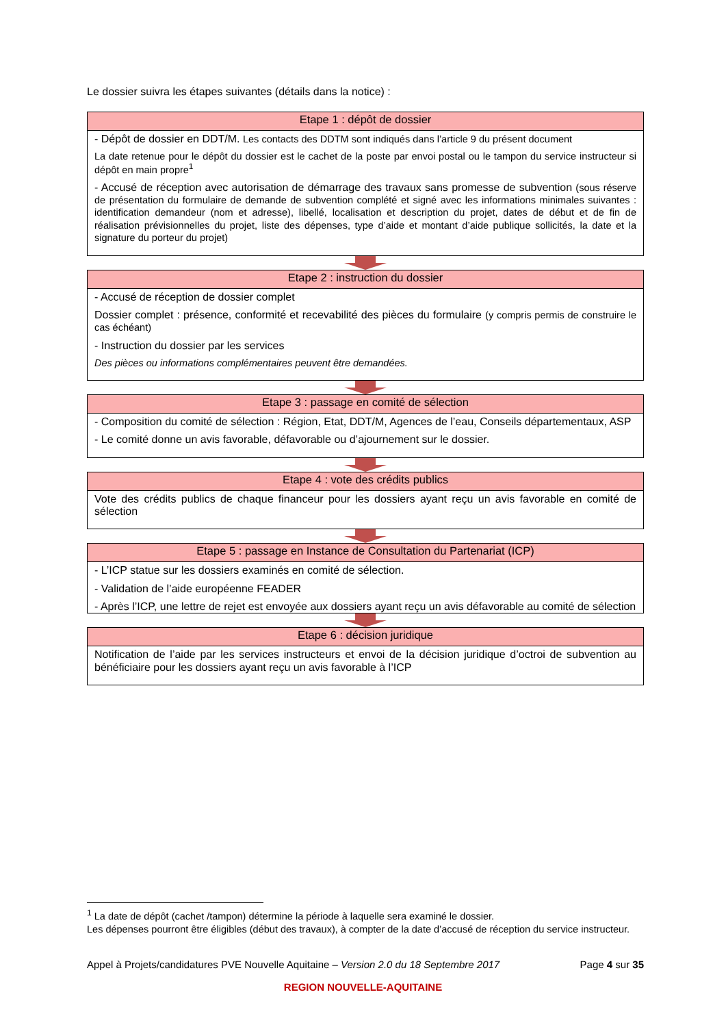Le dossier suivra les étapes suivantes (détails dans la notice) :
Etape 1 : dépôt de dossier
- Dépôt de dossier en DDT/M. Les contacts des DDTM sont indiqués dans l’article 9 du présent document
La date retenue pour le dépôt du dossier est le cachet de la poste par envoi postal ou le tampon du service instructeur si dépôt en main propre<sup>1</sup>
- Accusé de réception avec autorisation de démarrage des travaux sans promesse de subvention (sous réserve de présentation du formulaire de demande de subvention complété et signé avec les informations minimales suivantes : identification demandeur (nom et adresse), libellé, localisation et description du projet, dates de début et de fin de réalisation prévisionnelles du projet, liste des dépenses, type d’aide et montant d’aide publique sollicités, la date et la signature du porteur du projet)
Etape 2 : instruction du dossier
- Accusé de réception de dossier complet
Dossier complet : présence, conformité et recevabilité des pièces du formulaire (y compris permis de construire le cas échéant)
- Instruction du dossier par les services
Des pièces ou informations complémentaires peuvent être demandées.
Etape 3 : passage en comité de sélection
- Composition du comité de sélection : Région, Etat, DDT/M, Agences de l’eau, Conseils départementaux, ASP
- Le comité donne un avis favorable, défavorable ou d’ajournement sur le dossier.
Etape 4 : vote des crédits publics
Vote des crédits publics de chaque financeur pour les dossiers ayant reçu un avis favorable en comité de sélection
Etape 5 : passage en Instance de Consultation du Partenariat (ICP)
- L’ICP statue sur les dossiers examinés en comité de sélection.
- Validation de l’aide européenne FEADER
- Après l’ICP, une lettre de rejet est envoyée aux dossiers ayant reçu un avis défavorable au comité de sélection
Etape 6 : décision juridique
Notification de l’aide par les services instructeurs et envoi de la décision juridique d’octroi de subvention au bénéficiaire pour les dossiers ayant reçu un avis favorable à l’ICP
<sup>1</sup> La date de dépôt (cachet /tampon) détermine la période à laquelle sera examiné le dossier.
Les dépenses pourront être éligibles (début des travaux), à compter de la date d’accusé de réception du service instructeur.
Appel à Projets/candidatures PVE Nouvelle Aquitaine – Version 2.0 du 18 Septembre 2017 Page 4 sur 35
REGION NOUVELLE-AQUITAINE